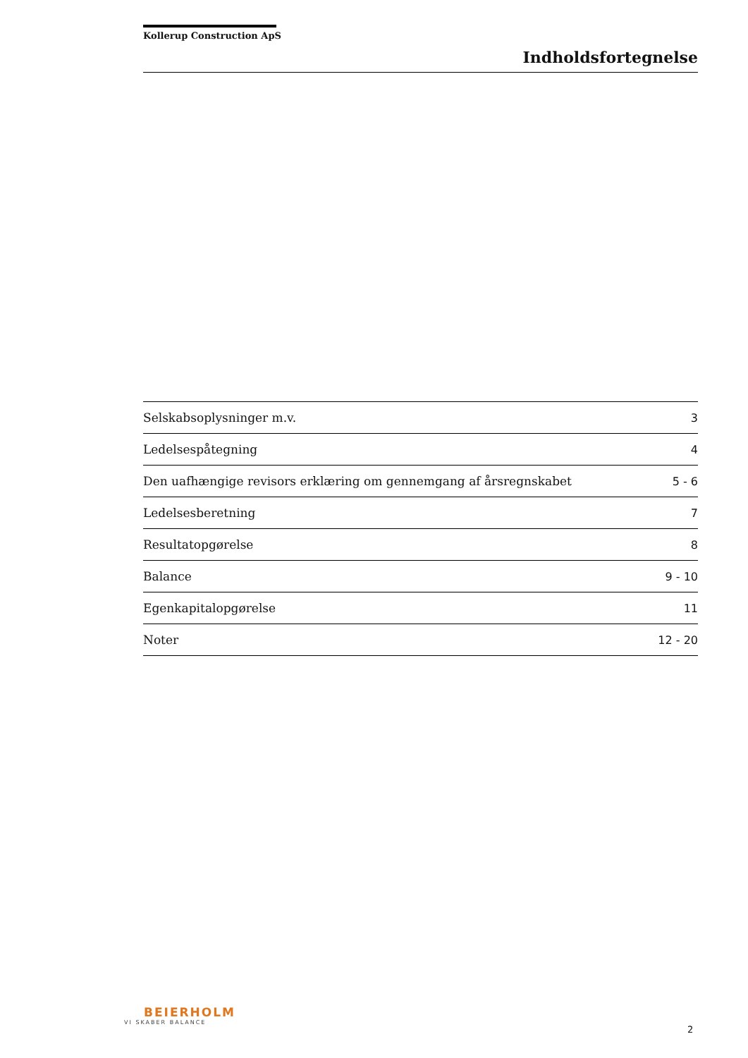Kollerup Construction ApS
Indholdsfortegnelse
| Selskabsoplysninger m.v. | 3 |
| Ledelsespåtegning | 4 |
| Den uafhængige revisors erklæring om gennemgang af årsregnskabet | 5 - 6 |
| Ledelsesberetning | 7 |
| Resultatopgørelse | 8 |
| Balance | 9 - 10 |
| Egenkapitalopgørelse | 11 |
| Noter | 12 - 20 |
BEIERHOLM
VI SKABER BALANCE
2